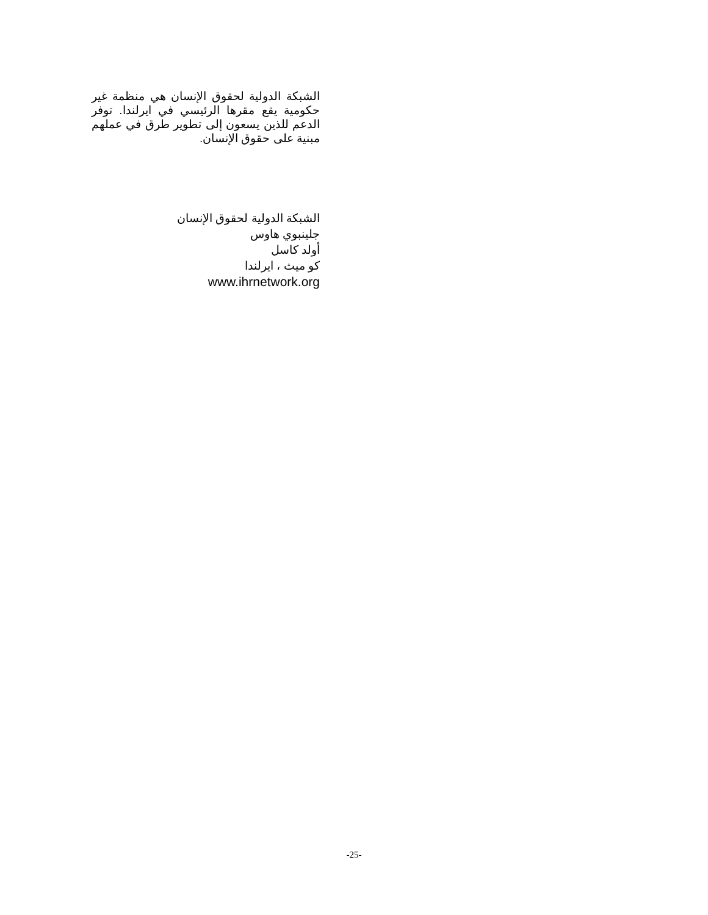الشبكة الدولية لحقوق الإنسان هي منظمة غير حكومية يقع مقرها الرئيسي في ايرلندا. توفر الدعم للذين يسعون إلى تطوير طرق في عملهم مبنية على حقوق الإنسان.
الشبكة الدولية لحقوق الإنسان
جلينبوي هاوس
أولد كاسل
كو ميث ، ايرلندا
www.ihrnetwork.org
-25-